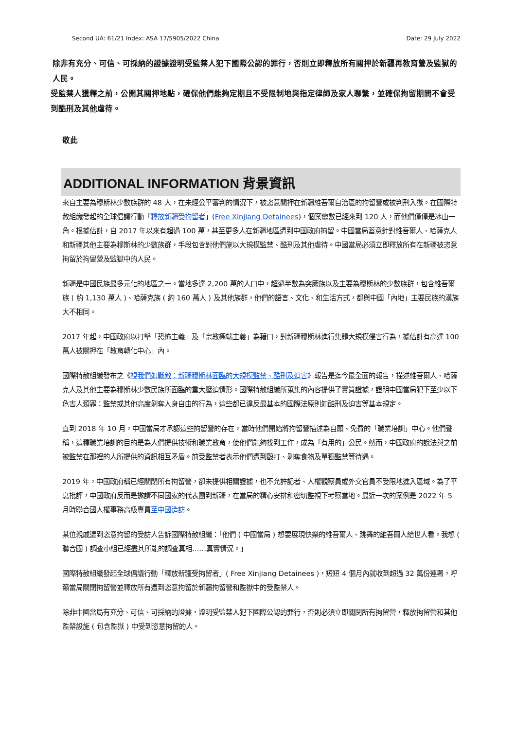Second UA: 61/21 Index: ASA 17/5905/2022 China Date: 29 July 2022
除非有充分、可信、可採納的證據證明受監禁人犯下國際公認的罪行，否則立即釋放所有關押於新疆再教育營及監獄的人民。
受監禁人獲釋之前，公開其關押地點，確保他們能夠定期且不受限制地與指定律師及家人聯繫，並確保拘留期間不會受到酷刑及其他虐待。
敬此
ADDITIONAL INFORMATION 背景資訊
來自主要為穆斯林少數族群的 48 人，在未經公平審判的情況下，被恣意關押在新疆維吾爾自治區的拘留營或被判刑入獄。在國際特赦組織發起的全球倡議行動「釋放新疆受拘留者」(Free Xinjiang Detainees)，個案總數已經來到 120 人，而他們僅僅是冰山一角。根據估計，自 2017 年以來有超過 100 萬，甚至更多人在新疆地區遭到中國政府拘留。中國當局蓄意針對維吾爾人、哈薩克人和新疆其他主要為穆斯林的少數族群，手段包含對他們施以大規模監禁、酷刑及其他虐待。中國當局必須立即釋放所有在新疆被恣意拘留於拘留營及監獄中的人民。
新疆是中國民族最多元化的地區之一。當地多達 2,200 萬的人口中，超過半數為突厥族以及主要為穆斯林的少數族群，包含維吾爾族 ( 約 1,130 萬人 )、哈薩克族 ( 約 160 萬人 ) 及其他族群，他們的語言、文化、和生活方式，都與中國「內地」主要民族的漢族大不相同。
2017 年起，中國政府以打擊「恐怖主義」及「宗教極端主義」為藉口，對新疆穆斯林進行集體大規模侵害行為，據估計有高達 100 萬人被關押在「教育轉化中心」內。
國際特赦組織發布之《視我們如戰敵：新疆穆斯林面臨的大規模監禁、酷刑及迫害》報告是迄今最全面的報告，描述維吾爾人、哈薩克人及其他主要為穆斯林少數民族所面臨的重大壓迫情形。國際特赦組織所蒐集的內容提供了實質證據，證明中國當局犯下至少以下危害人類罪：監禁或其他高度剝奪人身自由的行為，這些都已違反最基本的國際法原則如酷刑及迫害等基本規定。
直到 2018 年 10 月，中國當局才承認這些拘留營的存在，當時他們開始將拘留營描述為自願、免費的「職業培訓」中心。他們聲稱，這種職業培訓的目的是為人們提供技術和職業教育，使他們能夠找到工作，成為「有用的」公民。然而，中國政府的說法與之前被監禁在那裡的人所提供的資訊相互矛盾。前受監禁者表示他們遭到毆打、剝奪食物及單獨監禁等待遇。
2019 年，中國政府稱已經關閉所有拘留營，卻未提供相關證據，也不允許記者、人權觀察員或外交官員不受限地進入區域。為了平息批評，中國政府反而是邀請不同國家的代表團到新疆，在當局的精心安排和密切監視下考察當地。最近一次的案例是 2022 年 5 月時聯合國人權事務高級專員至中國造訪。
某位親戚遭到恣意拘留的受訪人告訴國際特赦組織：「他們 ( 中國當局 ) 想要展現快樂的維吾爾人、跳舞的維吾爾人給世人看。我想 ( 聯合國 ) 調查小組已經盡其所能的調查真相……真實情況。」
國際特赦組織發起全球倡議行動「釋放新疆受拘留者」( Free Xinjiang Detainees )，短短 4 個月內就收到超過 32 萬份連署，呼籲當局關閉拘留營並釋放所有遭到恣意拘留於新疆拘留營和監獄中的受監禁人。
除非中國當局有充分、可信、可採納的證據，證明受監禁人犯下國際公認的罪行，否則必須立即關閉所有拘留營，釋放拘留營和其他監禁設施 ( 包含監獄 ) 中受到恣意拘留的人。